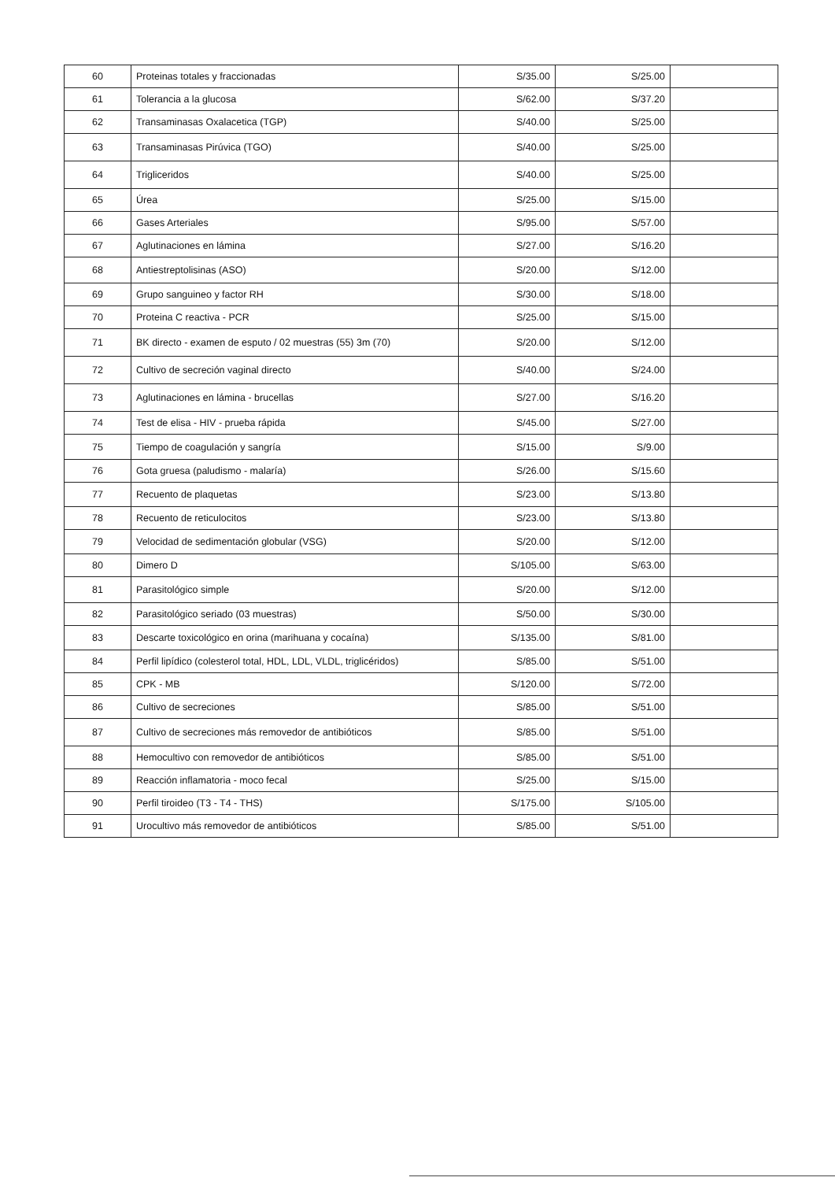| 60 | Proteinas totales y fraccionadas | S/35.00 | S/25.00 | |
| 61 | Tolerancia a la glucosa | S/62.00 | S/37.20 | |
| 62 | Transaminasas Oxalacetica (TGP) | S/40.00 | S/25.00 | |
| 63 | Transaminasas Pirúvica (TGO) | S/40.00 | S/25.00 | |
| 64 | Trigliceridos | S/40.00 | S/25.00 | |
| 65 | Úrea | S/25.00 | S/15.00 | |
| 66 | Gases Arteriales | S/95.00 | S/57.00 | |
| 67 | Aglutinaciones en lámina | S/27.00 | S/16.20 | |
| 68 | Antiestreptolisinas (ASO) | S/20.00 | S/12.00 | |
| 69 | Grupo sanguineo y factor RH | S/30.00 | S/18.00 | |
| 70 | Proteina C reactiva - PCR | S/25.00 | S/15.00 | |
| 71 | BK directo - examen de esputo / 02 muestras (55) 3m (70) | S/20.00 | S/12.00 | |
| 72 | Cultivo de secreción vaginal directo | S/40.00 | S/24.00 | |
| 73 | Aglutinaciones en lámina - brucellas | S/27.00 | S/16.20 | |
| 74 | Test de elisa - HIV - prueba rápida | S/45.00 | S/27.00 | |
| 75 | Tiempo de coagulación y sangría | S/15.00 | S/9.00 | |
| 76 | Gota gruesa (paludismo - malaría) | S/26.00 | S/15.60 | |
| 77 | Recuento de plaquetas | S/23.00 | S/13.80 | |
| 78 | Recuento de reticulocitos | S/23.00 | S/13.80 | |
| 79 | Velocidad de sedimentación globular (VSG) | S/20.00 | S/12.00 | |
| 80 | Dimero D | S/105.00 | S/63.00 | |
| 81 | Parasitológico simple | S/20.00 | S/12.00 | |
| 82 | Parasitológico seriado (03 muestras) | S/50.00 | S/30.00 | |
| 83 | Descarte toxicológico en orina (marihuana y cocaína) | S/135.00 | S/81.00 | |
| 84 | Perfil lipídico (colesterol total, HDL, LDL, VLDL, triglicéridos) | S/85.00 | S/51.00 | |
| 85 | CPK - MB | S/120.00 | S/72.00 | |
| 86 | Cultivo de secreciones | S/85.00 | S/51.00 | |
| 87 | Cultivo de secreciones más removedor de antibióticos | S/85.00 | S/51.00 | |
| 88 | Hemocultivo con removedor de antibióticos | S/85.00 | S/51.00 | |
| 89 | Reacción inflamatoria - moco fecal | S/25.00 | S/15.00 | |
| 90 | Perfil tiroideo (T3 - T4 - THS) | S/175.00 | S/105.00 | |
| 91 | Urocultivo más removedor de antibióticos | S/85.00 | S/51.00 | |